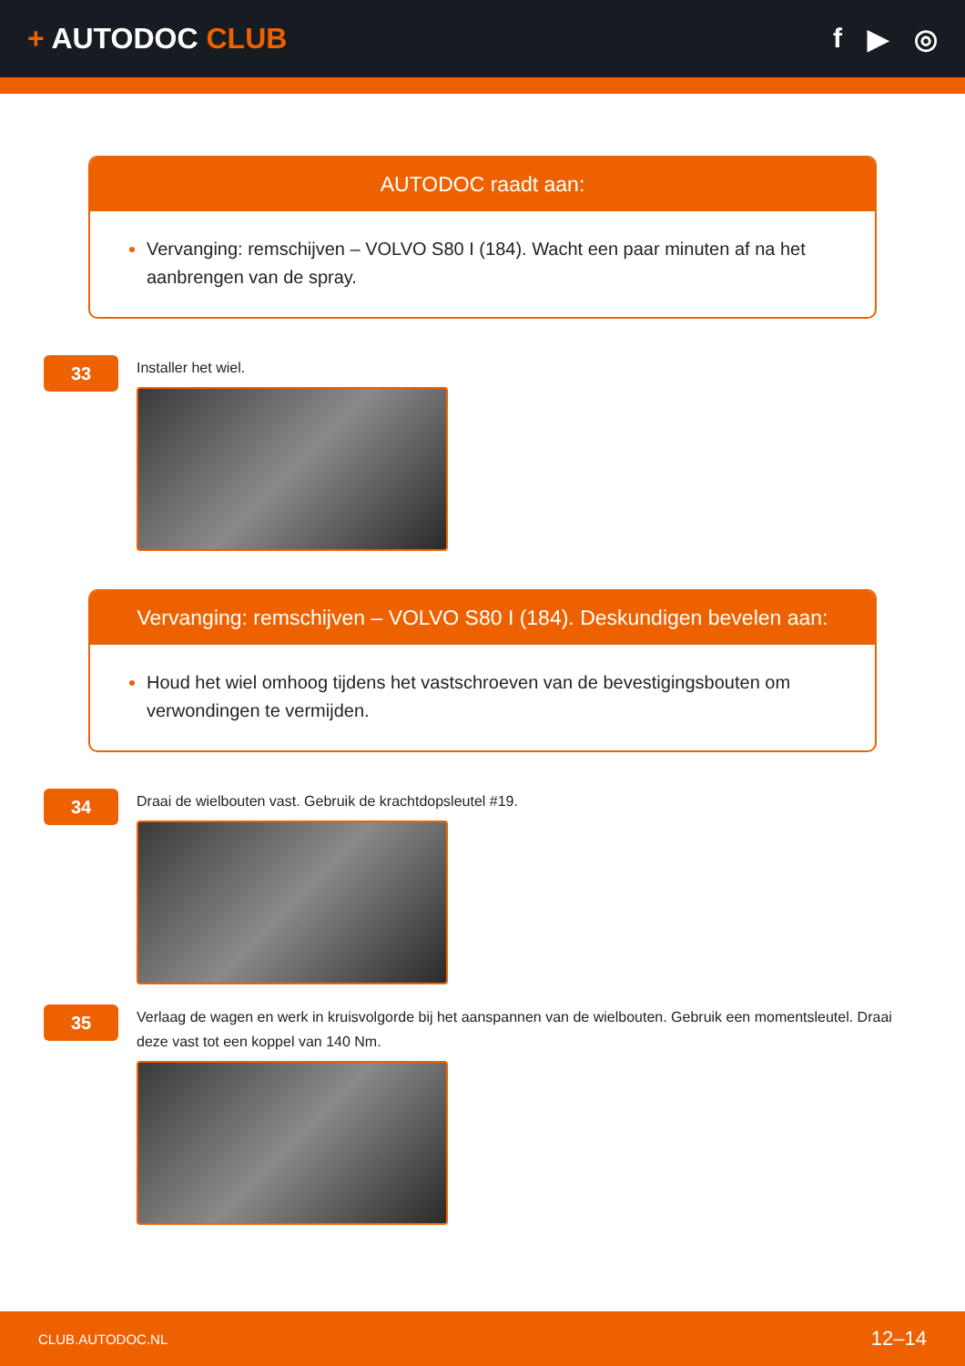+ AUTODOC CLUB f ▶ ◎
AUTODOC raadt aan:
Vervanging: remschijven – VOLVO S80 I (184). Wacht een paar minuten af na het aanbrengen van de spray.
33
Installer het wiel.
Vervanging: remschijven – VOLVO S80 I (184). Deskundigen bevelen aan:
Houd het wiel omhoog tijdens het vastschroeven van de bevestigingsbouten om verwondingen te vermijden.
34
Draai de wielbouten vast. Gebruik de krachtdopsleutel #19.
35
Verlaag de wagen en werk in kruisvolgorde bij het aanspannen van de wielbouten. Gebruik een momentsleutel. Draai deze vast tot een koppel van 140 Nm.
CLUB.AUTODOC.NL 12–14